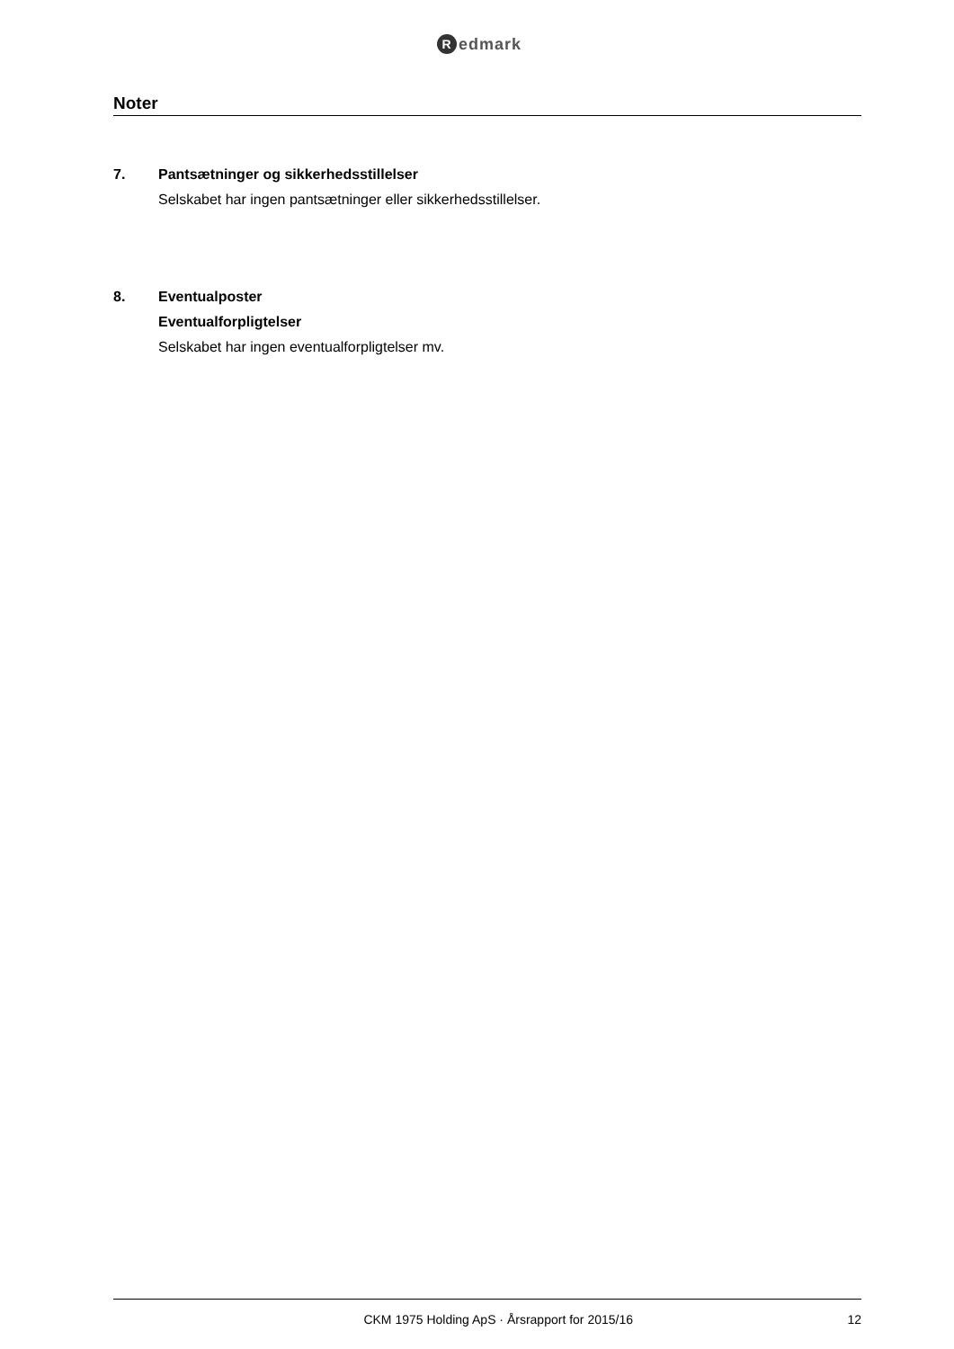Redmark
Noter
7. Pantsætninger og sikkerhedsstillelser
Selskabet har ingen pantsætninger eller sikkerhedsstillelser.
8. Eventualposter
Eventualforpligtelser
Selskabet har ingen eventualforpligtelser mv.
CKM 1975 Holding ApS · Årsrapport for 2015/16 12